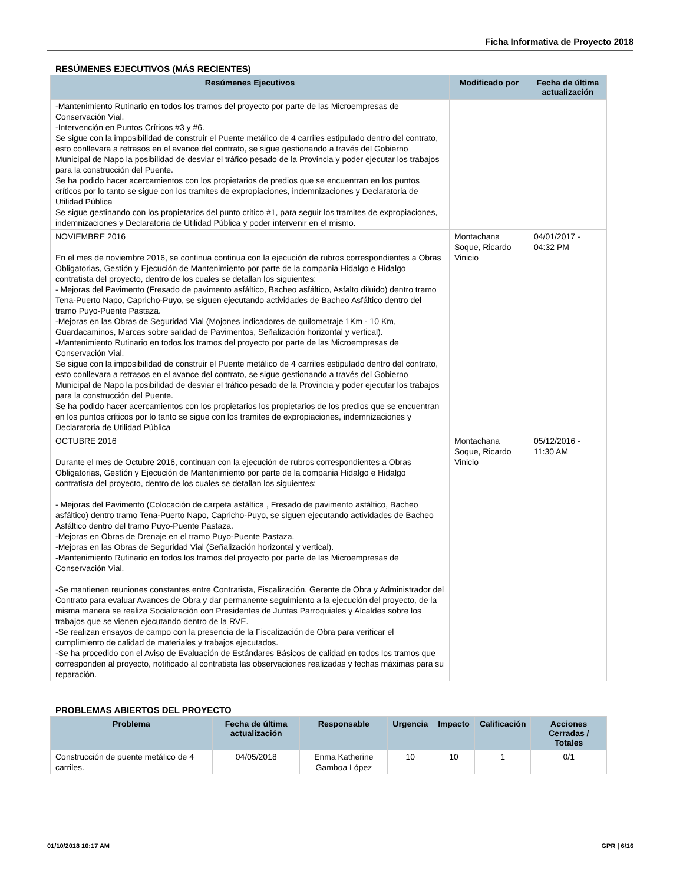Ficha Informativa de Proyecto 2018
RESÚMENES EJECUTIVOS (MÁS RECIENTES)
| Resúmenes Ejecutivos | Modificado por | Fecha de última actualización |
| --- | --- | --- |
| -Mantenimiento Rutinario en todos los tramos del proyecto por parte de las Microempresas de Conservación Vial. -Intervención en Puntos Críticos #3 y #6. Se sigue con la imposibilidad de construir el Puente metálico de 4 carriles estipulado dentro del contrato, esto conllevara a retrasos en el avance del contrato, se sigue gestionando a través del Gobierno Municipal de Napo la posibilidad de desviar el tráfico pesado de la Provincia y poder ejecutar los trabajos para la construcción del Puente. Se ha podido hacer acercamientos con los propietarios de predios que se encuentran en los puntos críticos por lo tanto se sigue con los tramites de expropiaciones, indemnizaciones y Declaratoria de Utilidad Pública Se sigue gestinando con los propietarios del punto critico #1, para seguir los tramites de expropiaciones, indemnizaciones y Declaratoria de Utilidad Pública y poder intervenir en el mismo. | | |
| NOVIEMBRE 2016 En el mes de noviembre 2016, se continua continua con la ejecución de rubros correspondientes a Obras Obligatorias, Gestión y Ejecución de Mantenimiento por parte de la compania Hidalgo e Hidalgo contratista del proyecto, dentro de los cuales se detallan los siguientes: - Mejoras del Pavimento (Fresado de pavimento asfáltico, Bacheo asfáltico, Asfalto diluido) dentro tramo Tena-Puerto Napo, Capricho-Puyo, se siguen ejecutando actividades de Bacheo Asfáltico dentro del tramo Puyo-Puente Pastaza. -Mejoras en las Obras de Seguridad Vial (Mojones indicadores de quilometraje 1Km - 10 Km, Guardacaminos, Marcas sobre salidad de Pavimentos, Señalización horizontal y vertical). -Mantenimiento Rutinario en todos los tramos del proyecto por parte de las Microempresas de Conservación Vial. Se sigue con la imposibilidad de construir el Puente metálico de 4 carriles estipulado dentro del contrato, esto conllevara a retrasos en el avance del contrato, se sigue gestionando a través del Gobierno Municipal de Napo la posibilidad de desviar el tráfico pesado de la Provincia y poder ejecutar los trabajos para la construcción del Puente. Se ha podido hacer acercamientos con los propietarios los propietarios de los predios que se encuentran en los puntos críticos por lo tanto se sigue con los tramites de expropiaciones, indemnizaciones y Declaratoria de Utilidad Pública | Montachana Soque, Ricardo Vinicio | 04/01/2017 - 04:32 PM |
| OCTUBRE 2016 Durante el mes de Octubre 2016, continuan con la ejecución de rubros correspondientes a Obras Obligatorias, Gestión y Ejecución de Mantenimiento por parte de la compania Hidalgo e Hidalgo contratista del proyecto, dentro de los cuales se detallan los siguientes: - Mejoras del Pavimento (Colocación de carpeta asfáltica , Fresado de pavimento asfáltico, Bacheo asfáltico) dentro tramo Tena-Puerto Napo, Capricho-Puyo, se siguen ejecutando actividades de Bacheo Asfáltico dentro del tramo Puyo-Puente Pastaza. -Mejoras en Obras de Drenaje en el tramo Puyo-Puente Pastaza. -Mejoras en las Obras de Seguridad Vial (Señalización horizontal y vertical). -Mantenimiento Rutinario en todos los tramos del proyecto por parte de las Microempresas de Conservación Vial. -Se mantienen reuniones constantes entre Contratista, Fiscalización, Gerente de Obra y Administrador del Contrato para evaluar Avances de Obra y dar permanente seguimiento a la ejecución del proyecto, de la misma manera se realiza Socialización con Presidentes de Juntas Parroquiales y Alcaldes sobre los trabajos que se vienen ejecutando dentro de la RVE. -Se realizan ensayos de campo con la presencia de la Fiscalización de Obra para verificar el cumplimiento de calidad de materiales y trabajos ejecutados. -Se ha procedido con el Aviso de Evaluación de Estándares Básicos de calidad en todos los tramos que corresponden al proyecto, notificado al contratista las observaciones realizadas y fechas máximas para su reparación. | Montachana Soque, Ricardo Vinicio | 05/12/2016 - 11:30 AM |
PROBLEMAS ABIERTOS DEL PROYECTO
| Problema | Fecha de última actualización | Responsable | Urgencia | Impacto | Calificación | Acciones Cerradas / Totales |
| --- | --- | --- | --- | --- | --- | --- |
| Construcción de puente metálico de 4 carriles. | 04/05/2018 | Enma Katherine Gamboa López | 10 | 10 | 1 | 0/1 |
01/10/2018 10:17 AM GPR | 6/16